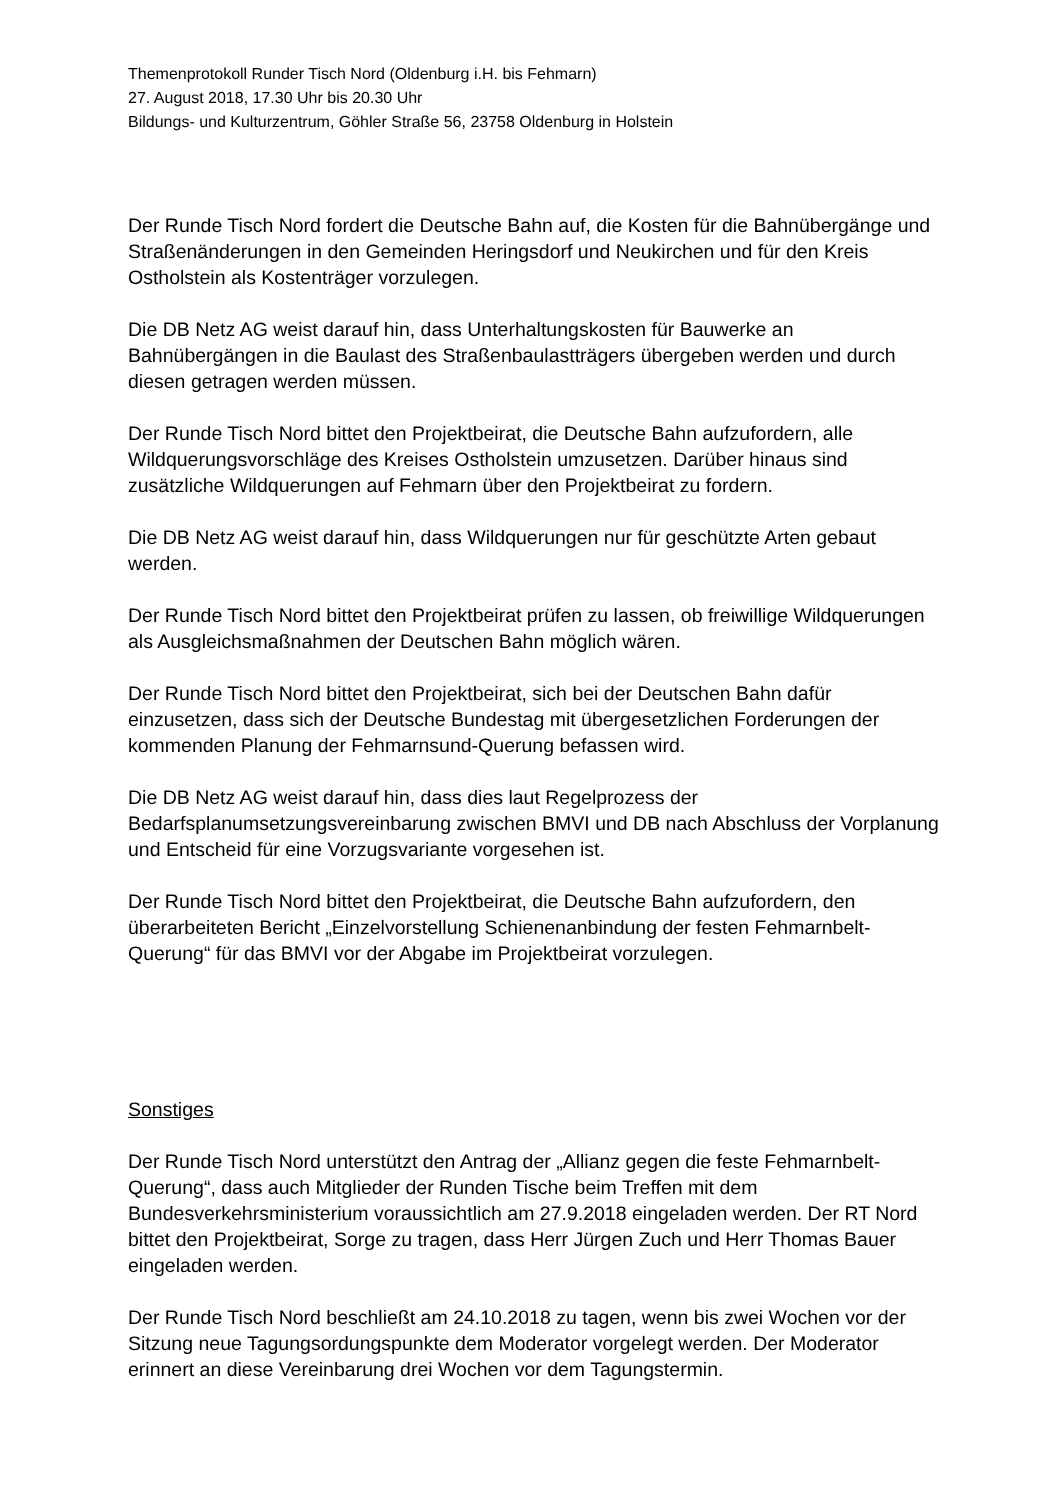Themenprotokoll Runder Tisch Nord (Oldenburg i.H. bis Fehmarn)
27. August 2018, 17.30 Uhr bis 20.30 Uhr
Bildungs- und Kulturzentrum, Göhler Straße 56, 23758 Oldenburg in Holstein
Der Runde Tisch Nord fordert die Deutsche Bahn auf, die Kosten für die Bahnübergänge und Straßenänderungen in den Gemeinden Heringsdorf und Neukirchen und für den Kreis Ostholstein als Kostenträger vorzulegen.
Die DB Netz AG weist darauf hin, dass Unterhaltungskosten für Bauwerke an Bahnübergängen in die Baulast des Straßenbaulastträgers übergeben werden und durch diesen getragen werden müssen.
Der Runde Tisch Nord bittet den Projektbeirat, die Deutsche Bahn aufzufordern, alle Wildquerungsvorschläge des Kreises Ostholstein umzusetzen. Darüber hinaus sind zusätzliche Wildquerungen auf Fehmarn über den Projektbeirat zu fordern.
Die DB Netz AG weist darauf hin, dass Wildquerungen nur für geschützte Arten gebaut werden.
Der Runde Tisch Nord bittet den Projektbeirat prüfen zu lassen, ob freiwillige Wildquerungen als Ausgleichsmaßnahmen der Deutschen Bahn möglich wären.
Der Runde Tisch Nord bittet den Projektbeirat, sich bei der Deutschen Bahn dafür einzusetzen, dass sich der Deutsche Bundestag mit übergesetzlichen Forderungen der kommenden Planung der Fehmarnsund-Querung befassen wird.
Die DB Netz AG weist darauf hin, dass dies laut Regelprozess der Bedarfsplanumsetzungsvereinbarung zwischen BMVI und DB nach Abschluss der Vorplanung und Entscheid für eine Vorzugsvariante vorgesehen ist.
Der Runde Tisch Nord bittet den Projektbeirat, die Deutsche Bahn aufzufordern, den überarbeiteten Bericht „Einzelvorstellung Schienenanbindung der festen Fehmarnbelt-Querung“ für das BMVI vor der Abgabe im Projektbeirat vorzulegen.
Sonstiges
Der Runde Tisch Nord unterstützt den Antrag der „Allianz gegen die feste Fehmarnbelt-Querung“, dass auch Mitglieder der Runden Tische beim Treffen mit dem Bundesverkehrsministerium voraussichtlich am 27.9.2018 eingeladen werden. Der RT Nord bittet den Projektbeirat, Sorge zu tragen, dass Herr Jürgen Zuch und Herr Thomas Bauer eingeladen werden.
Der Runde Tisch Nord beschließt am 24.10.2018 zu tagen, wenn bis zwei Wochen vor der Sitzung neue Tagungsordungspunkte dem Moderator vorgelegt werden. Der Moderator erinnert an diese Vereinbarung drei Wochen vor dem Tagungstermin.